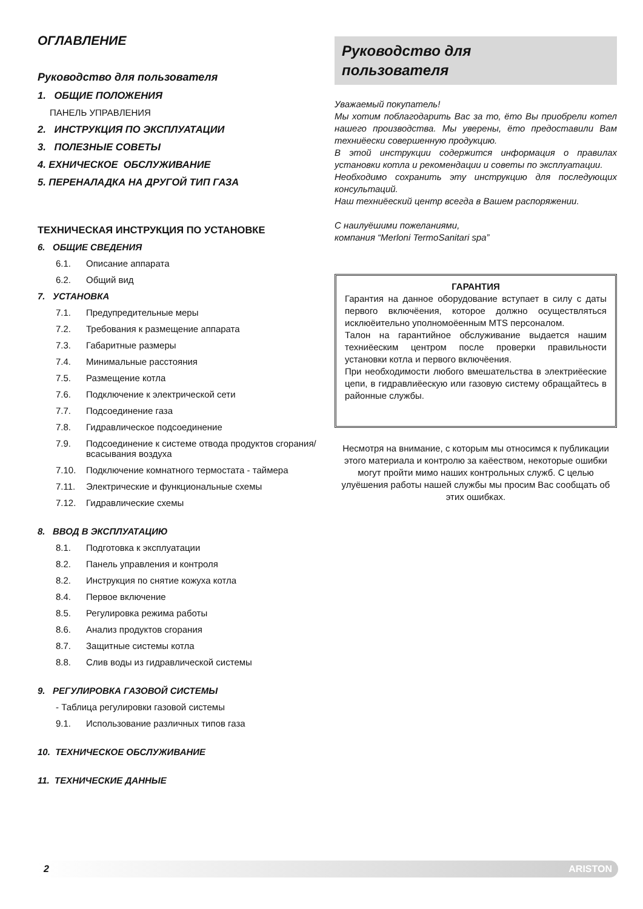ОГЛАВЛЕНИЕ
Руководство для пользователя
1. ОБЩИЕ ПОЛОЖЕНИЯ
ПАНЕЛЬ УПРАВЛЕНИЯ
2. ИНСТРУКЦИЯ ПО ЭКСПЛУАТАЦИИ
3. ПОЛЕЗНЫЕ СОВЕТЫ
4. ЕХНИЧЕСКОЕ ОБСЛУЖИВАНИЕ
5. ПЕРЕНАЛАДКА НА ДРУГОЙ ТИП ГАЗА
ТЕХНИЧЕСКАЯ ИНСТРУКЦИЯ ПО УСТАНОВКЕ
6. ОБЩИЕ СВЕДЕНИЯ
6.1. Описание аппарата
6.2. Общий вид
7. УСТАНОВКА
7.1. Предупредительные меры
7.2. Требования к размещение аппарата
7.3. Габаритные размеры
7.4. Минимальные расстояния
7.5. Размещение котла
7.6. Подключение к электрической сети
7.7. Подсоединение газа
7.8. Гидравлическое подсоединение
7.9. Подсоединение к системе отвода продуктов сгорания/всасывания воздуха
7.10. Подключение комнатного термостата - таймера
7.11. Электрические и функциональные схемы
7.12. Гидравлические схемы
8. ВВОД В ЭКСПЛУАТАЦИЮ
8.1. Подготовка к эксплуатации
8.2. Панель управления и контроля
8.2. Инструкция по снятие кожуха котла
8.4. Первое включение
8.5. Регулировка режима работы
8.6. Анализ продуктов сгорания
8.7. Защитные системы котла
8.8. Слив воды из гидравлической системы
9. РЕГУЛИРОВКА ГАЗОВОЙ СИСТЕМЫ
- Таблица регулировки газовой системы
9.1. Использование различных типов газа
10. ТЕХНИЧЕСКОЕ ОБСЛУЖИВАНИЕ
11. ТЕХНИЧЕСКИЕ ДАННЫЕ
Руководство для
пользователя
Уважаемый покупатель!
Мы хотим поблагодарить Вас за то, ёто Вы приобрели котел нашего производства. Мы уверены, ёто предоставили Вам техниёески совершенную продукцию.
В этой инструкции содержится информация о правилах установки котла и рекомендации и советы по эксплуатации.
Необходимо сохранить эту инструкцию для последующих консультаций.
Наш техниёеский центр всегда в Вашем распоряжении.
С наилуёшими пожеланиями,
компания “Merloni TermoSanitari spa”
ГАРАНТИЯ
Гарантия на данное оборудование вступает в силу с даты первого включёения, которое должно осуществляться исклюёительно уполномоёенным MTS персоналом.
Талон на гарантийное обслуживание выдается нашим техниёеским центром после проверки правильности установки котла и первого включёения.
При необходимости любого вмешательства в электриёеские цепи, в гидравлиёескую или газовую систему обращайтесь в районные службы.
Несмотря на внимание, с которым мы относимся к публикации этого материала и контролю за каёеством, некоторые ошибки могут пройти мимо наших контрольных служб. С целью улуёшения работы нашей службы мы просим Вас сообщать об этих ошибках.
2 ARISTON